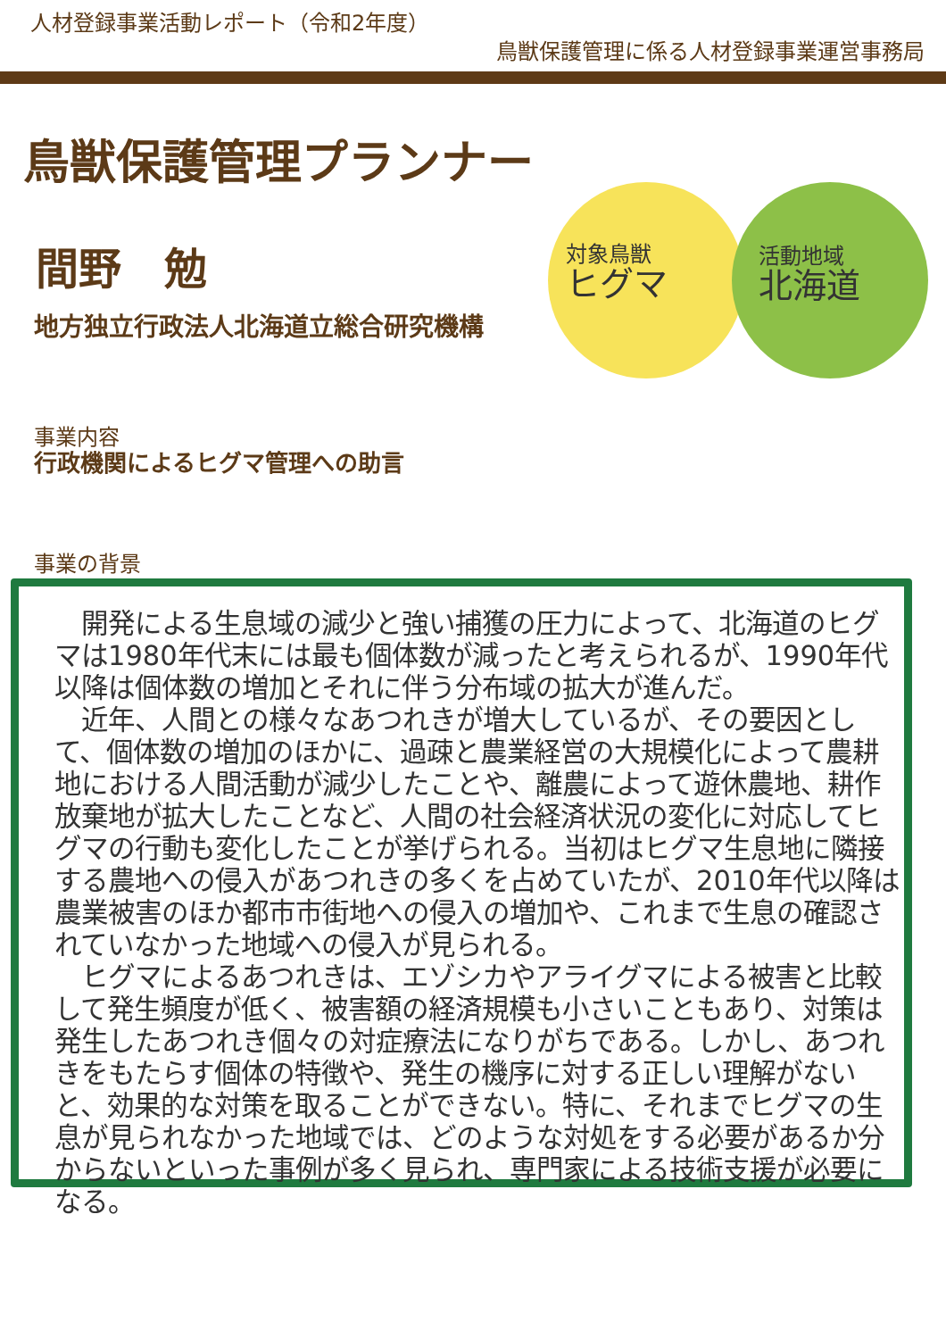人材登録事業活動レポート（令和2年度）
鳥獣保護管理に係る人材登録事業運営事務局
鳥獣保護管理プランナー
間野　勉
地方独立行政法人北海道立総合研究機構
対象鳥獣
ヒグマ
活動地域
北海道
事業内容
行政機関によるヒグマ管理への助言
事業の背景
　開発による生息域の減少と強い捕獲の圧力によって、北海道のヒグマは1980年代末には最も個体数が減ったと考えられるが、1990年代以降は個体数の増加とそれに伴う分布域の拡大が進んだ。
　近年、人間との様々なあつれきが増大しているが、その要因として、個体数の増加のほかに、過疎と農業経営の大規模化によって農耕地における人間活動が減少したことや、離農によって遊休農地、耕作放棄地が拡大したことなど、人間の社会経済状況の変化に対応してヒグマの行動も変化したことが挙げられる。当初はヒグマ生息地に隣接する農地への侵入があつれきの多くを占めていたが、2010年代以降は農業被害のほか都市市街地への侵入の増加や、これまで生息の確認されていなかった地域への侵入が見られる。
　ヒグマによるあつれきは、エゾシカやアライグマによる被害と比較して発生頻度が低く、被害額の経済規模も小さいこともあり、対策は発生したあつれき個々の対症療法になりがちである。しかし、あつれきをもたらす個体の特徴や、発生の機序に対する正しい理解がないと、効果的な対策を取ることができない。特に、それまでヒグマの生息が見られなかった地域では、どのような対処をする必要があるか分からないといった事例が多く見られ、専門家による技術支援が必要になる。